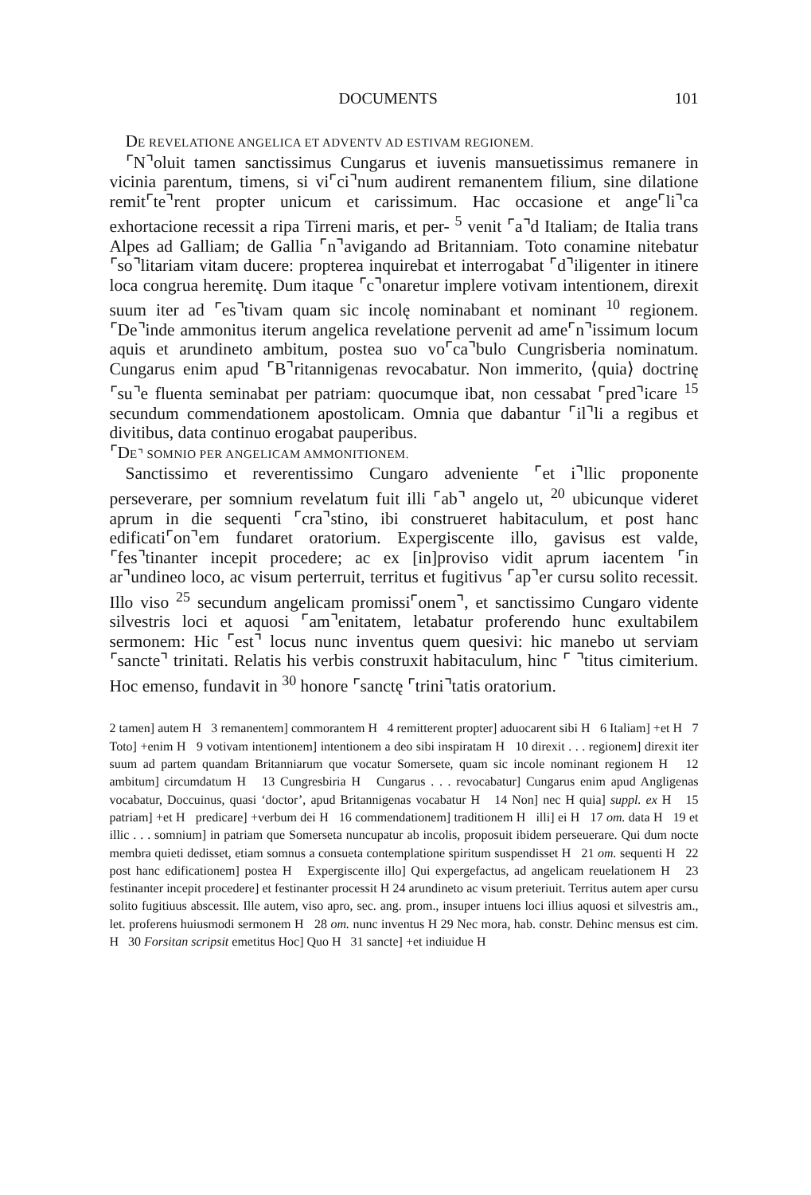DOCUMENTS 101
DE REVELATIONE ANGELICA ET ADVENTV AD ESTIVAM REGIONEM.
⌜N⌝oluit tamen sanctissimus Cungarus et iuvenis mansuetissimus remanere in vicinia parentum, timens, si vi⌜ci⌝num audirent remanentem filium, sine dilatione remit⌜te⌝rent propter unicum et carissimum. Hac occasione et ange⌜li⌝ca exhortacione recessit a ripa Tirreni maris, et per- <sup>5</sup> venit ⌜a⌝d Italiam; de Italia trans Alpes ad Galliam; de Gallia ⌜n⌝avigando ad Britanniam. Toto conamine nitebatur ⌜so⌝litariam vitam ducere: propterea inquirebat et interrogabat ⌜d⌝iligenter in itinere loca congrua heremitę. Dum itaque ⌜c⌝onaretur implere votivam intentionem, direxit suum iter ad ⌜es⌝tivam quam sic incolę nominabant et nominant <sup>10</sup> regionem. ⌜De⌝inde ammonitus iterum angelica revelatione pervenit ad ame⌜n⌝issimum locum aquis et arundineto ambitum, postea suo vo⌜ca⌝bulo Cungrisberia nominatum. Cungarus enim apud ⌜B⌝ritannigenas revocabatur. Non immerito, ⟨quia⟩ doctrinę ⌜su⌝e fluenta seminabat per patriam: quocumque ibat, non cessabat ⌜pred⌝icare <sup>15</sup> secundum commendationem apostolicam. Omnia que dabantur ⌜il⌝li a regibus et divitibus, data continuo erogabat pauperibus.
⌜DE⌝ SOMNIO PER ANGELICAM AMMONITIONEM.
Sanctissimo et reverentissimo Cungaro adveniente ⌜et i⌝llic proponente perseverare, per somnium revelatum fuit illi ⌜ab⌝ angelo ut, <sup>20</sup> ubicunque videret aprum in die sequenti ⌜cra⌝stino, ibi construeret habitaculum, et post hanc edificati⌜on⌝em fundaret oratorium. Expergiscente illo, gavisus est valde, ⌜fes⌝tinanter incepit procedere; ac ex [in]proviso vidit aprum iacentem ⌜in ar⌝undineo loco, ac visum perterruit, territus et fugitivus ⌜ap⌝er cursu solito recessit. Illo viso <sup>25</sup> secundum angelicam promissi⌜onem⌝, et sanctissimo Cungaro vidente silvestris loci et aquosi ⌜am⌝enitatem, letabatur proferendo hunc exultabilem sermonem: Hic ⌜est⌝ locus nunc inventus quem quesivi: hic manebo ut serviam ⌜sancte⌝ trinitati. Relatis his verbis construxit habitaculum, hinc ⌜ ⌝titus cimiterium. Hoc emenso, fundavit in <sup>30</sup> honore ⌜sanctę ⌜trini⌝tatis oratorium.
2 tamen] autem H 3 remanentem] commorantem H 4 remitterent propter] aduocarent sibi H 6 Italiam] +et H 7 Toto] +enim H 9 votivam intentionem] intentionem a deo sibi inspiratam H 10 direxit . . . regionem] direxit iter suum ad partem quandam Britanniarum que vocatur Somersete, quam sic incole nominant regionem H 12 ambitum] circumdatum H 13 Cungresbiria H Cungarus . . . revocabatur] Cungarus enim apud Angligenas vocabatur, Doccuinus, quasi ‘doctor’, apud Britannigenas vocabatur H 14 Non] nec H quia] suppl. ex H 15 patriam] +et H predicare] +verbum dei H 16 commendationem] traditionem H illi] ei H 17 om. data H 19 et illic . . . somnium] in patriam que Somerseta nuncupatur ab incolis, proposuit ibidem perseuerare. Qui dum nocte membra quieti dedisset, etiam somnus a consueta contemplatione spiritum suspendisset H 21 om. sequenti H 22 post hanc edificationem] postea H Expergiscente illo] Qui expergefactus, ad angelicam reuelationem H 23 festinanter incepit procedere] et festinanter processit H 24 arundineto ac visum preteriuit. Territus autem aper cursu solito fugitiuus abscessit. Ille autem, viso apro, sec. ang. prom., insuper intuens loci illius aquosi et silvestris am., let. proferens huiusmodi sermonem H 28 om. nunc inventus H 29 Nec mora, hab. constr. Dehinc mensus est cim. H 30 Forsitan scripsit emetitus Hoc] Quo H 31 sancte] +et indiuidue H